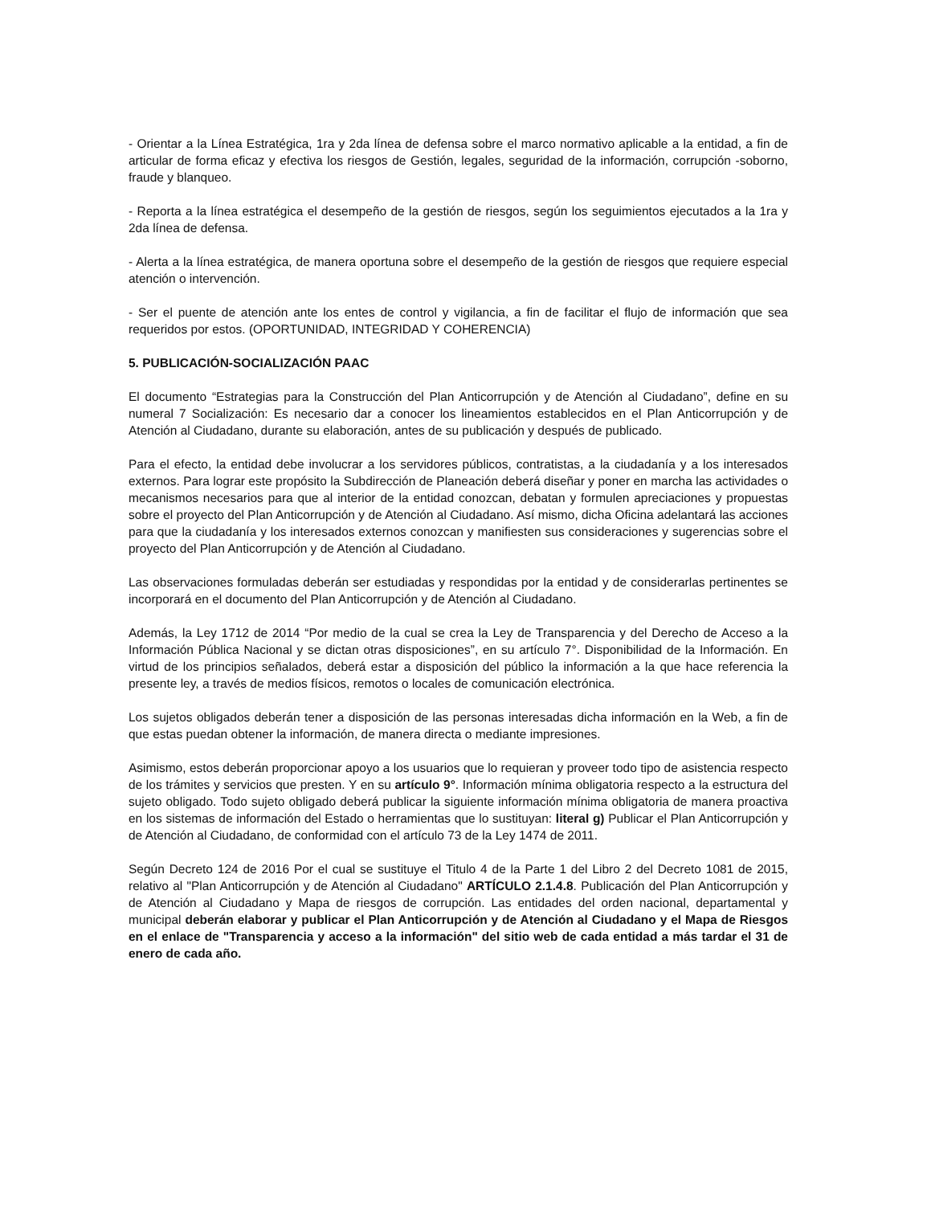- Orientar a la Línea Estratégica, 1ra y 2da línea de defensa sobre el marco normativo aplicable a la entidad, a fin de articular de forma eficaz y efectiva los riesgos de Gestión, legales, seguridad de la información, corrupción -soborno, fraude y blanqueo.
- Reporta a la línea estratégica el desempeño de la gestión de riesgos, según los seguimientos ejecutados a la 1ra y 2da línea de defensa.
- Alerta a la línea estratégica, de manera oportuna sobre el desempeño de la gestión de riesgos que requiere especial atención o intervención.
- Ser el puente de atención ante los entes de control y vigilancia, a fin de facilitar el flujo de información que sea requeridos por estos. (OPORTUNIDAD, INTEGRIDAD Y COHERENCIA)
5. PUBLICACIÓN-SOCIALIZACIÓN PAAC
El documento “Estrategias para la Construcción del Plan Anticorrupción y de Atención al Ciudadano”, define en su numeral 7 Socialización: Es necesario dar a conocer los lineamientos establecidos en el Plan Anticorrupción y de Atención al Ciudadano, durante su elaboración, antes de su publicación y después de publicado.
Para el efecto, la entidad debe involucrar a los servidores públicos, contratistas, a la ciudadanía y a los interesados externos. Para lograr este propósito la Subdirección de Planeación deberá diseñar y poner en marcha las actividades o mecanismos necesarios para que al interior de la entidad conozcan, debatan y formulen apreciaciones y propuestas sobre el proyecto del Plan Anticorrupción y de Atención al Ciudadano. Así mismo, dicha Oficina adelantará las acciones para que la ciudadanía y los interesados externos conozcan y manifiesten sus consideraciones y sugerencias sobre el proyecto del Plan Anticorrupción y de Atención al Ciudadano.
Las observaciones formuladas deberán ser estudiadas y respondidas por la entidad y de considerarlas pertinentes se incorporará en el documento del Plan Anticorrupción y de Atención al Ciudadano.
Además, la Ley 1712 de 2014 “Por medio de la cual se crea la Ley de Transparencia y del Derecho de Acceso a la Información Pública Nacional y se dictan otras disposiciones”, en su artículo 7°. Disponibilidad de la Información. En virtud de los principios señalados, deberá estar a disposición del público la información a la que hace referencia la presente ley, a través de medios físicos, remotos o locales de comunicación electrónica.
Los sujetos obligados deberán tener a disposición de las personas interesadas dicha información en la Web, a fin de que estas puedan obtener la información, de manera directa o mediante impresiones.
Asimismo, estos deberán proporcionar apoyo a los usuarios que lo requieran y proveer todo tipo de asistencia respecto de los trámites y servicios que presten. Y en su artículo 9°. Información mínima obligatoria respecto a la estructura del sujeto obligado. Todo sujeto obligado deberá publicar la siguiente información mínima obligatoria de manera proactiva en los sistemas de información del Estado o herramientas que lo sustituyan: literal g) Publicar el Plan Anticorrupción y de Atención al Ciudadano, de conformidad con el artículo 73 de la Ley 1474 de 2011.
Según Decreto 124 de 2016 Por el cual se sustituye el Titulo 4 de la Parte 1 del Libro 2 del Decreto 1081 de 2015, relativo al "Plan Anticorrupción y de Atención al Ciudadano" ARTÍCULO 2.1.4.8. Publicación del Plan Anticorrupción y de Atención al Ciudadano y Mapa de riesgos de corrupción. Las entidades del orden nacional, departamental y municipal deberán elaborar y publicar el Plan Anticorrupción y de Atención al Ciudadano y el Mapa de Riesgos en el enlace de "Transparencia y acceso a la información" del sitio web de cada entidad a más tardar el 31 de enero de cada año.